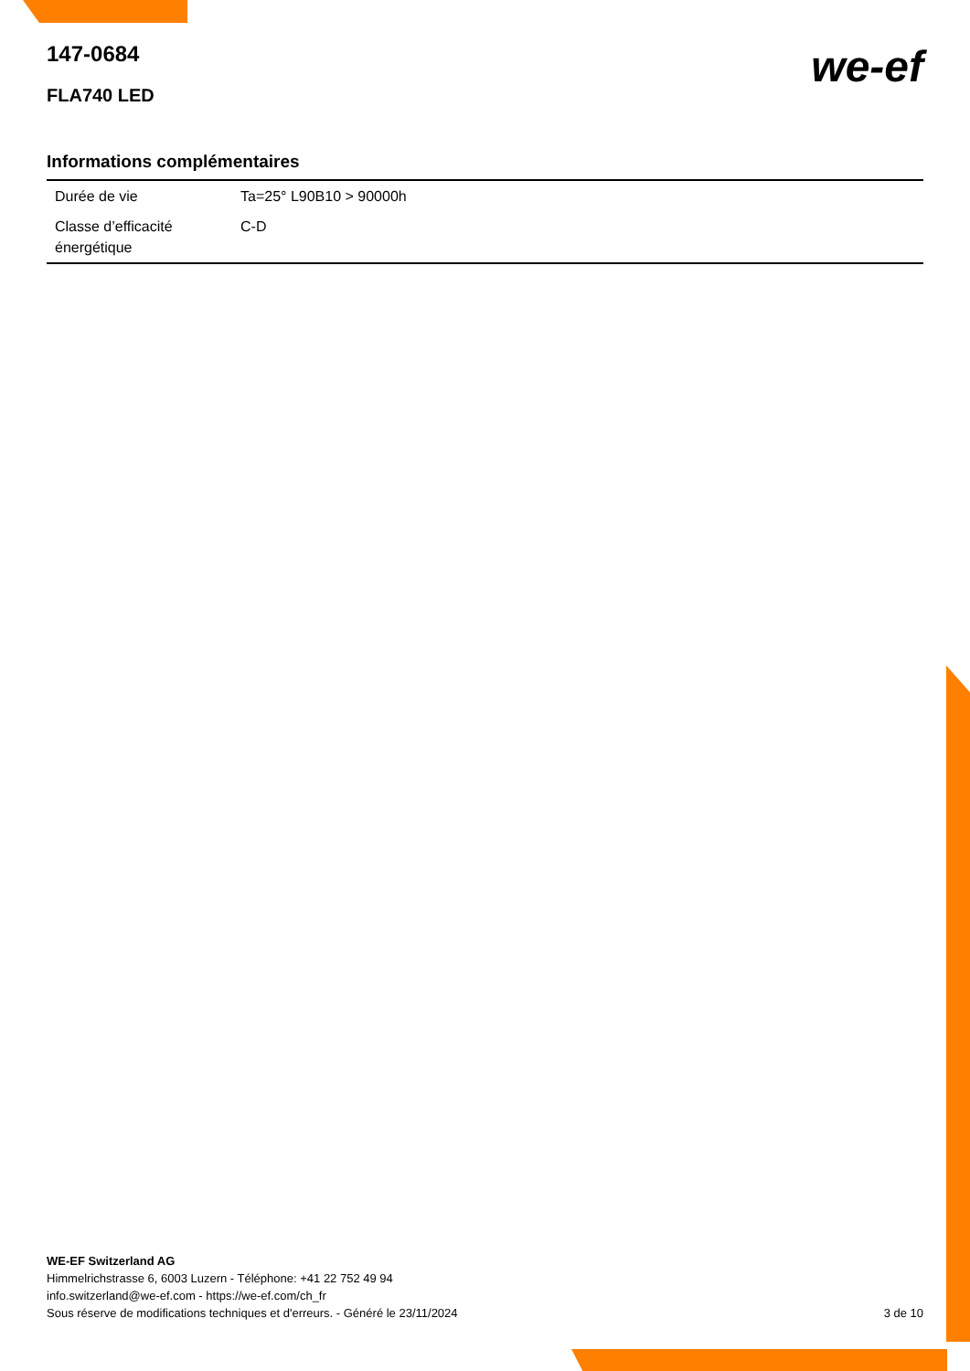147-0684
FLA740 LED
we-ef
Informations complémentaires
| Durée de vie | Ta=25° L90B10 > 90000h |
| Classe d’efficacité énergétique | C-D |
WE-EF Switzerland AG
Himmelrichstrasse 6, 6003 Luzern - Téléphone: +41 22 752 49 94
info.switzerland@we-ef.com - https://we-ef.com/ch_fr
Sous réserve de modifications techniques et d'erreurs. - Généré le 23/11/2024 3 de 10